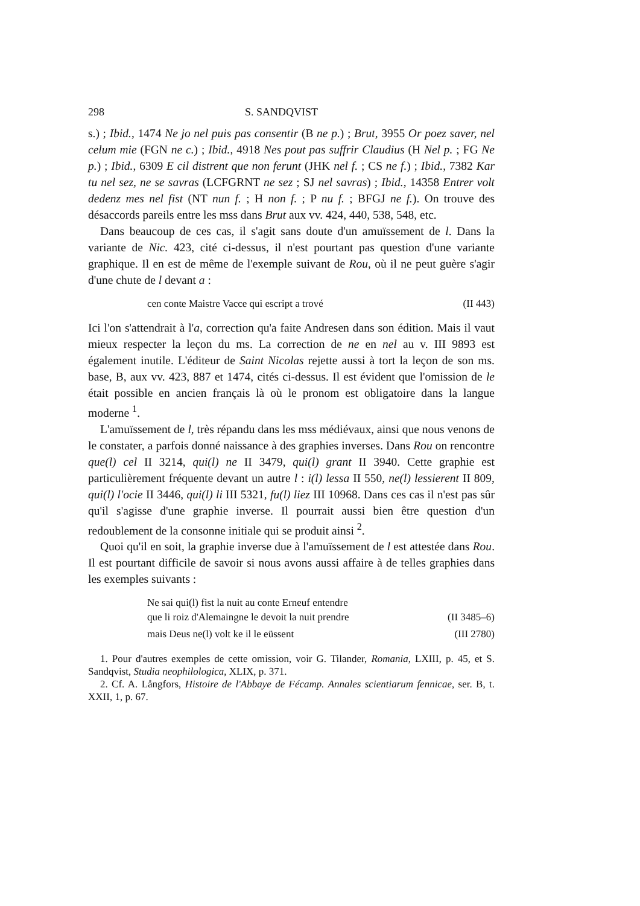298 S. SANDQVIST
s.) ; Ibid., 1474 Ne jo nel puis pas consentir (B ne p.) ; Brut, 3955 Or poez saver, nel celum mie (FGN ne c.) ; Ibid., 4918 Nes pout pas suffrir Claudius (H Nel p. ; FG Ne p.) ; Ibid., 6309 E cil distrent que non ferunt (JHK nel f. ; CS ne f.) ; Ibid., 7382 Kar tu nel sez, ne se savras (LCFGRNT ne sez ; SJ nel savras) ; Ibid., 14358 Entrer volt dedenz mes nel fist (NT nun f. ; H non f. ; P nu f. ; BFGJ ne f.). On trouve des désaccords pareils entre les mss dans Brut aux vv. 424, 440, 538, 548, etc.
Dans beaucoup de ces cas, il s'agit sans doute d'un amuïssement de l. Dans la variante de Nic. 423, cité ci-dessus, il n'est pourtant pas question d'une variante graphique. Il en est de même de l'exemple suivant de Rou, où il ne peut guère s'agir d'une chute de l devant a :
cen conte Maistre Vacce qui escript a trové (II 443)
Ici l'on s'attendrait à l'a, correction qu'a faite Andresen dans son édition. Mais il vaut mieux respecter la leçon du ms. La correction de ne en nel au v. III 9893 est également inutile. L'éditeur de Saint Nicolas rejette aussi à tort la leçon de son ms. base, B, aux vv. 423, 887 et 1474, cités ci-dessus. Il est évident que l'omission de le était possible en ancien français là où le pronom est obligatoire dans la langue moderne <sup>1</sup>.
L'amuïssement de l, très répandu dans les mss médiévaux, ainsi que nous venons de le constater, a parfois donné naissance à des graphies inverses. Dans Rou on rencontre que(l) cel II 3214, qui(l) ne II 3479, qui(l) grant II 3940. Cette graphie est particulièrement fréquente devant un autre l : i(l) lessa II 550, ne(l) lessierent II 809, qui(l) l'ocie II 3446, qui(l) li III 5321, fu(l) liez III 10968. Dans ces cas il n'est pas sûr qu'il s'agisse d'une graphie inverse. Il pourrait aussi bien être question d'un redoublement de la consonne initiale qui se produit ainsi <sup>2</sup>.
Quoi qu'il en soit, la graphie inverse due à l'amuïssement de l est attestée dans Rou. Il est pourtant difficile de savoir si nous avons aussi affaire à de telles graphies dans les exemples suivants :
Ne sai qui(l) fist la nuit au conte Erneuf entendre
que li roiz d'Alemaingne le devoit la nuit prendre (II 3485–6)
mais Deus ne(l) volt ke il le eüssent (III 2780)
1. Pour d'autres exemples de cette omission, voir G. Tilander, Romania, LXIII, p. 45, et S. Sandqvist, Studia neophilologica, XLIX, p. 371.
2. Cf. A. Långfors, Histoire de l'Abbaye de Fécamp. Annales scientiarum fennicae, ser. B, t. XXII, 1, p. 67.